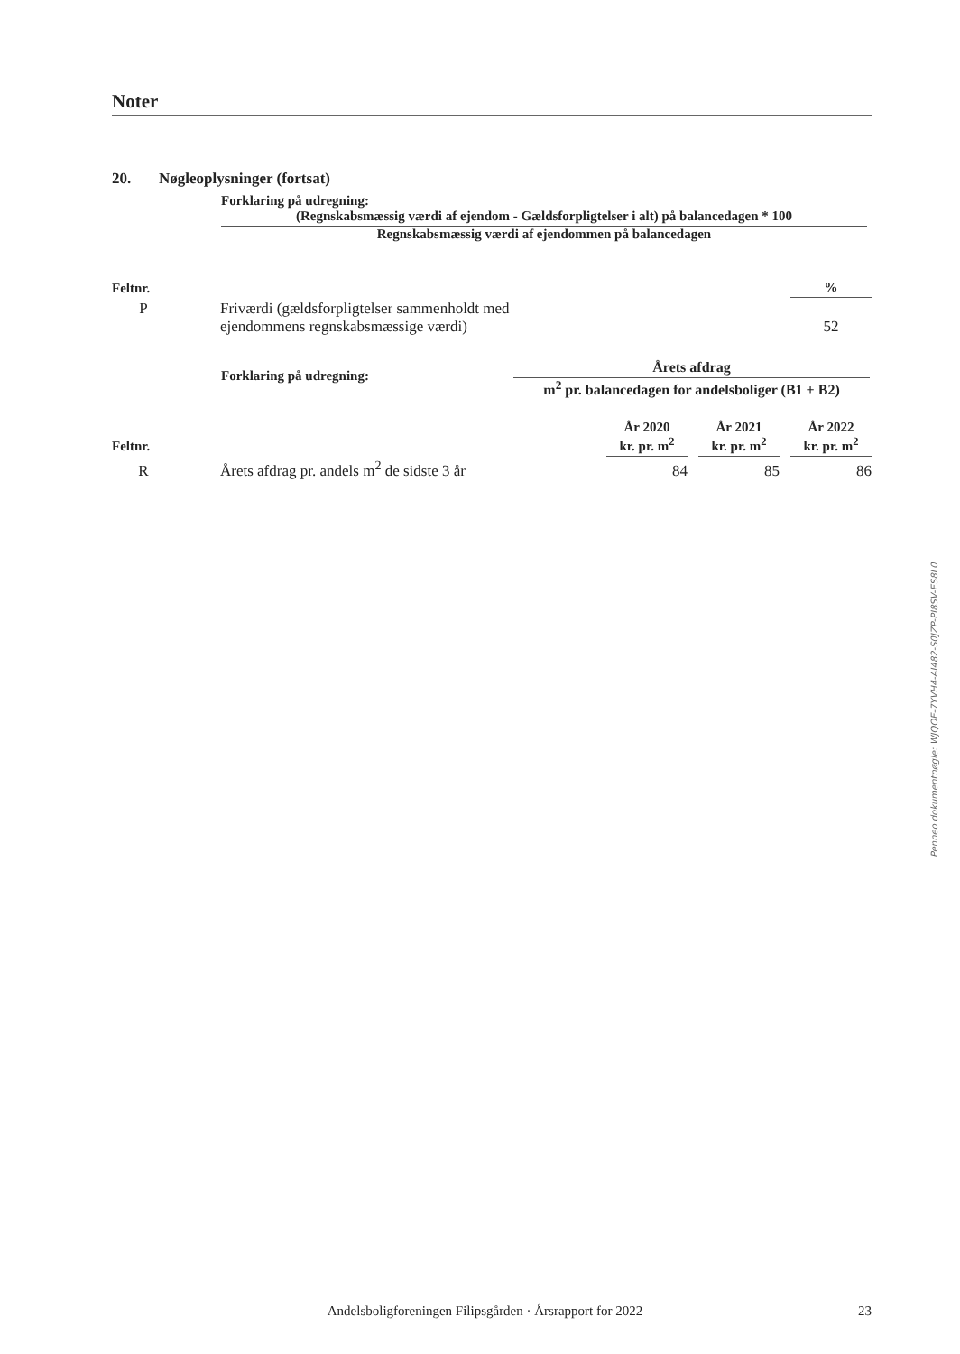Noter
20. Nøgleoplysninger (fortsat)
Forklaring på udregning:
(Regnskabsmæssig værdi af ejendom - Gældsforpligtelser i alt) på balancedagen * 100
Regnskabsmæssig værdi af ejendommen på balancedagen
| Feltnr. | | % |
| --- | --- | --- |
| P | Friværdi (gældsforpligtelser sammenholdt med ejendommens regnskabsmæssige værdi) | 52 |
Forklaring på udregning:
Årets afdrag
m<sup>2</sup> pr. balancedagen for andelsboliger (B1 + B2)
| Feltnr. | | År 2020 kr. pr. m<sup>2</sup> | | År 2021 kr. pr. m<sup>2</sup> | | År 2022 kr. pr. m<sup>2</sup> |
| --- | --- | --- | --- | --- | --- | --- |
| R | Årets afdrag pr. andels m<sup>2</sup> de sidste 3 år | 84 | | 85 | | 86 |
Penneo dokumentnøgle: WJQOE-7YVH4-AI482-S0JZP-PI8SV-ES8L0
Andelsboligforeningen Filipsgården · Årsrapport for 2022
23